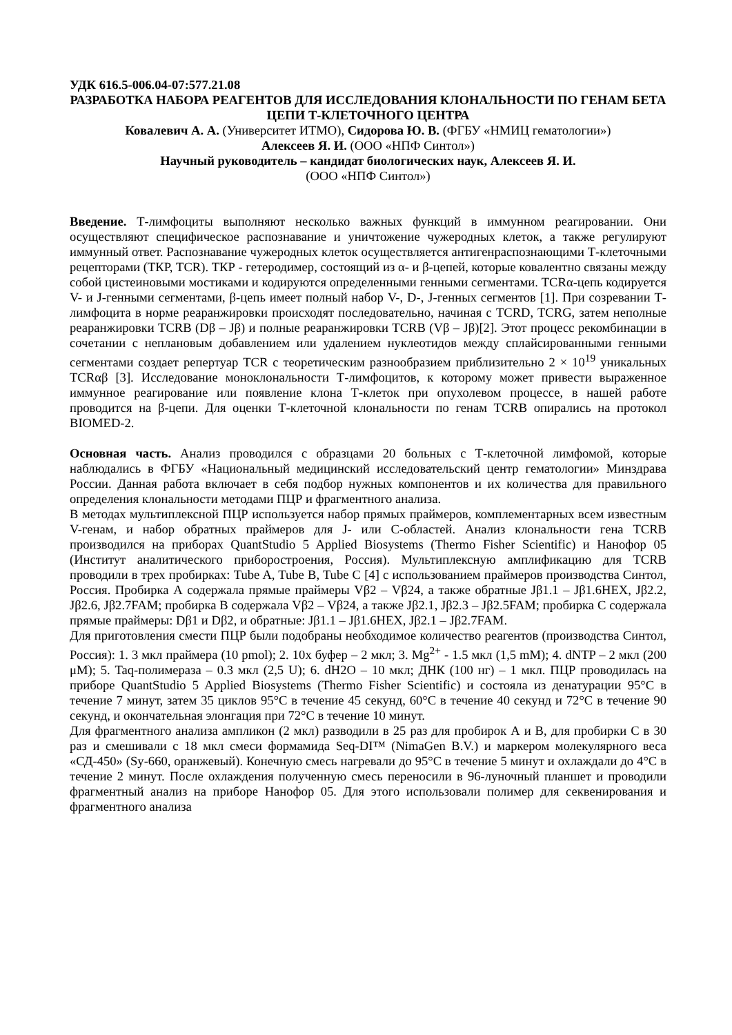УДК 616.5-006.04-07:577.21.08
РАЗРАБОТКА НАБОРА РЕАГЕНТОВ ДЛЯ ИССЛЕДОВАНИЯ КЛОНАЛЬНОСТИ ПО ГЕНАМ БЕТА ЦЕПИ Т-КЛЕТОЧНОГО ЦЕНТРА
Ковалевич А. А. (Университет ИТМО), Сидорова Ю. В. (ФГБУ «НМИЦ гематологии»)
Алексеев Я. И. (ООО «НПФ Синтол»)
Научный руководитель – кандидат биологических наук, Алексеев Я. И.
(ООО «НПФ Синтол»)
Введение. Т-лимфоциты выполняют несколько важных функций в иммунном реагировании. Они осуществляют специфическое распознавание и уничтожение чужеродных клеток, а также регулируют иммунный ответ. Распознавание чужеродных клеток осуществляется антигенраспознающими Т-клеточными рецепторами (ТКР, TCR). ТКР - гетеродимер, состоящий из α- и β-цепей, которые ковалентно связаны между собой цистеиновыми мостиками и кодируются определенными генными сегментами. TCRα-цепь кодируется V- и J-генными сегментами, β-цепь имеет полный набор V-, D-, J-генных сегментов [1]. При созревании Т-лимфоцита в норме реаранжировки происходят последовательно, начиная с TCRD, TCRG, затем неполные реаранжировки TCRB (Dβ – Jβ) и полные реаранжировки TCRB (Vβ – Jβ)[2]. Этот процесс рекомбинации в сочетании с неплановым добавлением или удалением нуклеотидов между сплайсированными генными сегментами создает репертуар TCR с теоретическим разнообразием приблизительно 2 × 10<sup>19</sup> уникальных TCRαβ [3]. Исследование моноклональности Т-лимфоцитов, к которому может привести выраженное иммунное реагирование или появление клона Т-клеток при опухолевом процессе, в нашей работе проводится на β-цепи. Для оценки Т-клеточной клональности по генам TCRB опирались на протокол BIOMED-2.
Основная часть. Анализ проводился с образцами 20 больных с Т-клеточной лимфомой, которые наблюдались в ФГБУ «Национальный медицинский исследовательский центр гематологии» Минздрава России. Данная работа включает в себя подбор нужных компонентов и их количества для правильного определения клональности методами ПЦР и фрагментного анализа.
В методах мультиплексной ПЦР используется набор прямых праймеров, комплементарных всем известным V-генам, и набор обратных праймеров для J- или C-областей. Анализ клональности гена TCRB производился на приборах QuantStudio 5 Applied Biosystems (Thermo Fisher Scientific) и Нанофор 05 (Институт аналитического приборостроения, Россия). Мультиплексную амплификацию для TCRB проводили в трех пробирках: Tube A, Tube B, Tube C [4] с использованием праймеров производства Синтол, Россия. Пробирка А содержала прямые праймеры Vβ2 – Vβ24, а также обратные Jβ1.1 – Jβ1.6HEX, Jβ2.2, Jβ2.6, Jβ2.7FAM; пробирка В содержала Vβ2 – Vβ24, а также Jβ2.1, Jβ2.3 – Jβ2.5FAM; пробирка С содержала прямые праймеры: Dβ1 и Dβ2, и обратные: Jβ1.1 – Jβ1.6HEX, Jβ2.1 – Jβ2.7FAM.
Для приготовления смести ПЦР были подобраны необходимое количество реагентов (производства Синтол, Россия): 1. 3 мкл праймера (10 pmol); 2. 10х буфер – 2 мкл; 3. Mg<sup>2+</sup> - 1.5 мкл (1,5 mM); 4. dNTP – 2 мкл (200 μM); 5. Taq-полимераза – 0.3 мкл (2,5 U); 6. dH2O – 10 мкл; ДНК (100 нг) – 1 мкл. ПЦР проводилась на приборе QuantStudio 5 Applied Biosystems (Thermo Fisher Scientific) и состояла из денатурации 95°C в течение 7 минут, затем 35 циклов 95°C в течение 45 секунд, 60°C в течение 40 секунд и 72°C в течение 90 секунд, и окончательная элонгация при 72°C в течение 10 минут.
Для фрагментного анализа ампликон (2 мкл) разводили в 25 раз для пробирок А и В, для пробирки С в 30 раз и смешивали с 18 мкл смеси формамида Seq-DI™ (NimaGen B.V.) и маркером молекулярного веса «СД-450» (Sy-660, оранжевый). Конечную смесь нагревали до 95°C в течение 5 минут и охлаждали до 4°C в течение 2 минут. После охлаждения полученную смесь переносили в 96-луночный планшет и проводили фрагментный анализ на приборе Нанофор 05. Для этого использовали полимер для секвенирования и фрагментного анализа